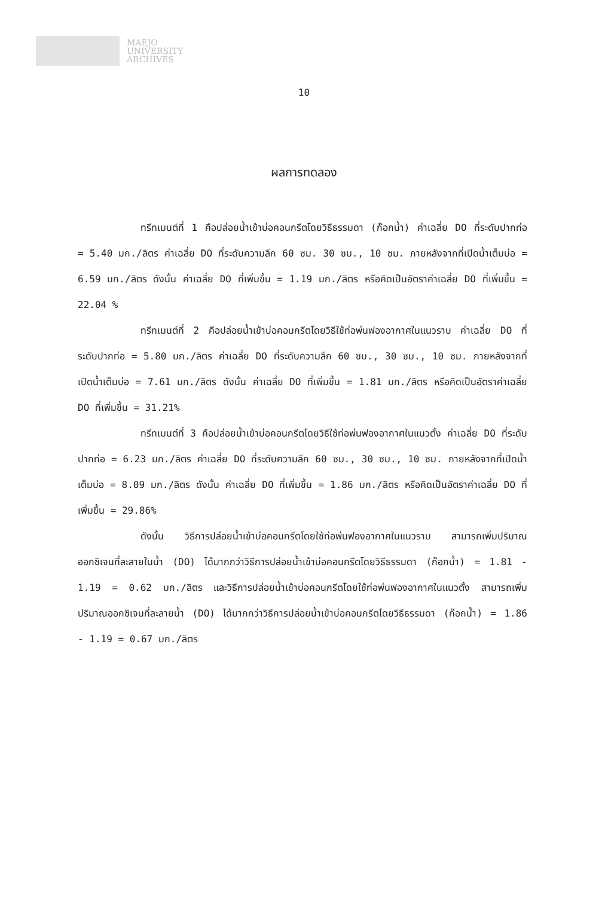MAEJO
UNIVERSITY
ARCHIVES
10
ผลการทดลอง
ทรีทเมนต์ที่ 1 คือปล่อยน้ำเข้าบ่อคอนกรีตโดยวิธีธรรมดา (ก๊อกน้ำ) ค่าเฉลี่ย DO ที่ระดับปากท่อ = 5.40 มก./ลิตร ค่าเฉลี่ย DO ที่ระดับความลึก 60 ซม. 30 ซม., 10 ซม. ภายหลังจากที่เปิดน้ำเต็มบ่อ = 6.59 มก./ลิตร ดังนั้น ค่าเฉลี่ย DO ที่เพิ่มขึ้น = 1.19 มก./ลิตร หรือคิดเป็นอัตราค่าเฉลี่ย DO ที่เพิ่มขึ้น = 22.04 %
ทรีทเมนต์ที่ 2 คือปล่อยน้ำเข้าบ่อคอนกรีตโดยวิธีใช้ท่อพ่นฟองอากาศในแนวราบ ค่าเฉลี่ย DO ที่ระดับปากท่อ = 5.80 มก./ลิตร ค่าเฉลี่ย DO ที่ระดับความลึก 60 ซม., 30 ซม., 10 ซม. ภายหลังจากที่เปิดน้ำเต็มบ่อ = 7.61 มก./ลิตร ดังนั้น ค่าเฉลี่ย DO ที่เพิ่มขึ้น = 1.81 มก./ลิตร หรือคิดเป็นอัตราค่าเฉลี่ย DO ที่เพิ่มขึ้น = 31.21%
ทรีทเมนต์ที่ 3 คือปล่อยน้ำเข้าบ่อคอนกรีตโดยวิธีใช้ท่อพ่นฟองอากาศในแนวตั้ง ค่าเฉลี่ย DO ที่ระดับปากท่อ = 6.23 มก./ลิตร ค่าเฉลี่ย DO ที่ระดับความลึก 60 ซม., 30 ซม., 10 ซม. ภายหลังจากที่เปิดน้ำเต็มบ่อ = 8.09 มก./ลิตร ดังนั้น ค่าเฉลี่ย DO ที่เพิ่มขึ้น = 1.86 มก./ลิตร หรือคิดเป็นอัตราค่าเฉลี่ย DO ที่เพิ่มขึ้น = 29.86%
ดังนั้น วิธีการปล่อยน้ำเข้าบ่อคอนกรีตโดยใช้ท่อพ่นฟองอากาศในแนวราบ สามารถเพิ่มปริมาณออกซิเจนที่ละลายในน้ำ (DO) ได้มากกว่าวิธีการปล่อยน้ำเข้าบ่อคอนกรีตโดยวิธีธรรมดา (ก๊อกน้ำ) = 1.81 - 1.19 = 0.62 มก./ลิตร และวิธีการปล่อยน้ำเข้าบ่อคอนกรีตโดยใช้ท่อพ่นฟองอากาศในแนวตั้ง สามารถเพิ่มปริมาณออกซิเจนที่ละลายน้ำ (DO) ได้มากกว่าวิธีการปล่อยน้ำเข้าบ่อคอนกรีตโดยวิธีธรรมดา (ก๊อกน้ำ) = 1.86 - 1.19 = 0.67 มก./ลิตร